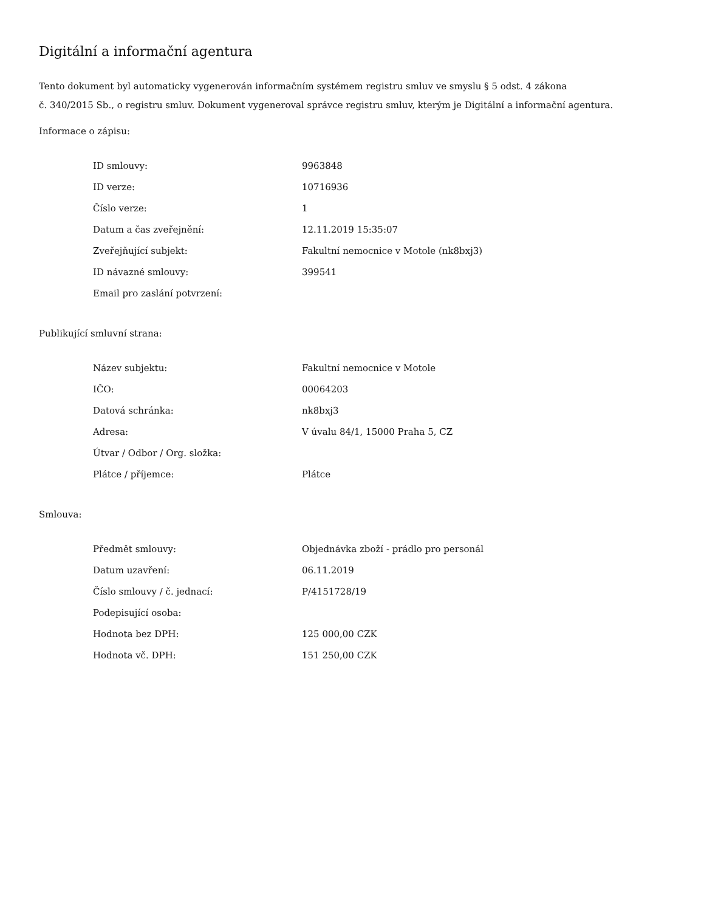Digitální a informační agentura
Tento dokument byl automaticky vygenerován informačním systémem registru smluv ve smyslu § 5 odst. 4 zákona
č. 340/2015 Sb., o registru smluv. Dokument vygeneroval správce registru smluv, kterým je Digitální a informační agentura.
Informace o zápisu:
| ID smlouvy: | 9963848 |
| ID verze: | 10716936 |
| Číslo verze: | 1 |
| Datum a čas zveřejnění: | 12.11.2019 15:35:07 |
| Zveřejňující subjekt: | Fakultní nemocnice v Motole (nk8bxj3) |
| ID návazné smlouvy: | 399541 |
| Email pro zaslání potvrzení: | |
Publikující smluvní strana:
| Název subjektu: | Fakultní nemocnice v Motole |
| IČO: | 00064203 |
| Datová schránka: | nk8bxj3 |
| Adresa: | V úvalu 84/1, 15000 Praha 5, CZ |
| Útvar / Odbor / Org. složka: | |
| Plátce / příjemce: | Plátce |
Smlouva:
| Předmět smlouvy: | Objednávka zboží - prádlo pro personál |
| Datum uzavření: | 06.11.2019 |
| Číslo smlouvy / č. jednací: | P/4151728/19 |
| Podepisující osoba: | |
| Hodnota bez DPH: | 125 000,00 CZK |
| Hodnota vč. DPH: | 151 250,00 CZK |